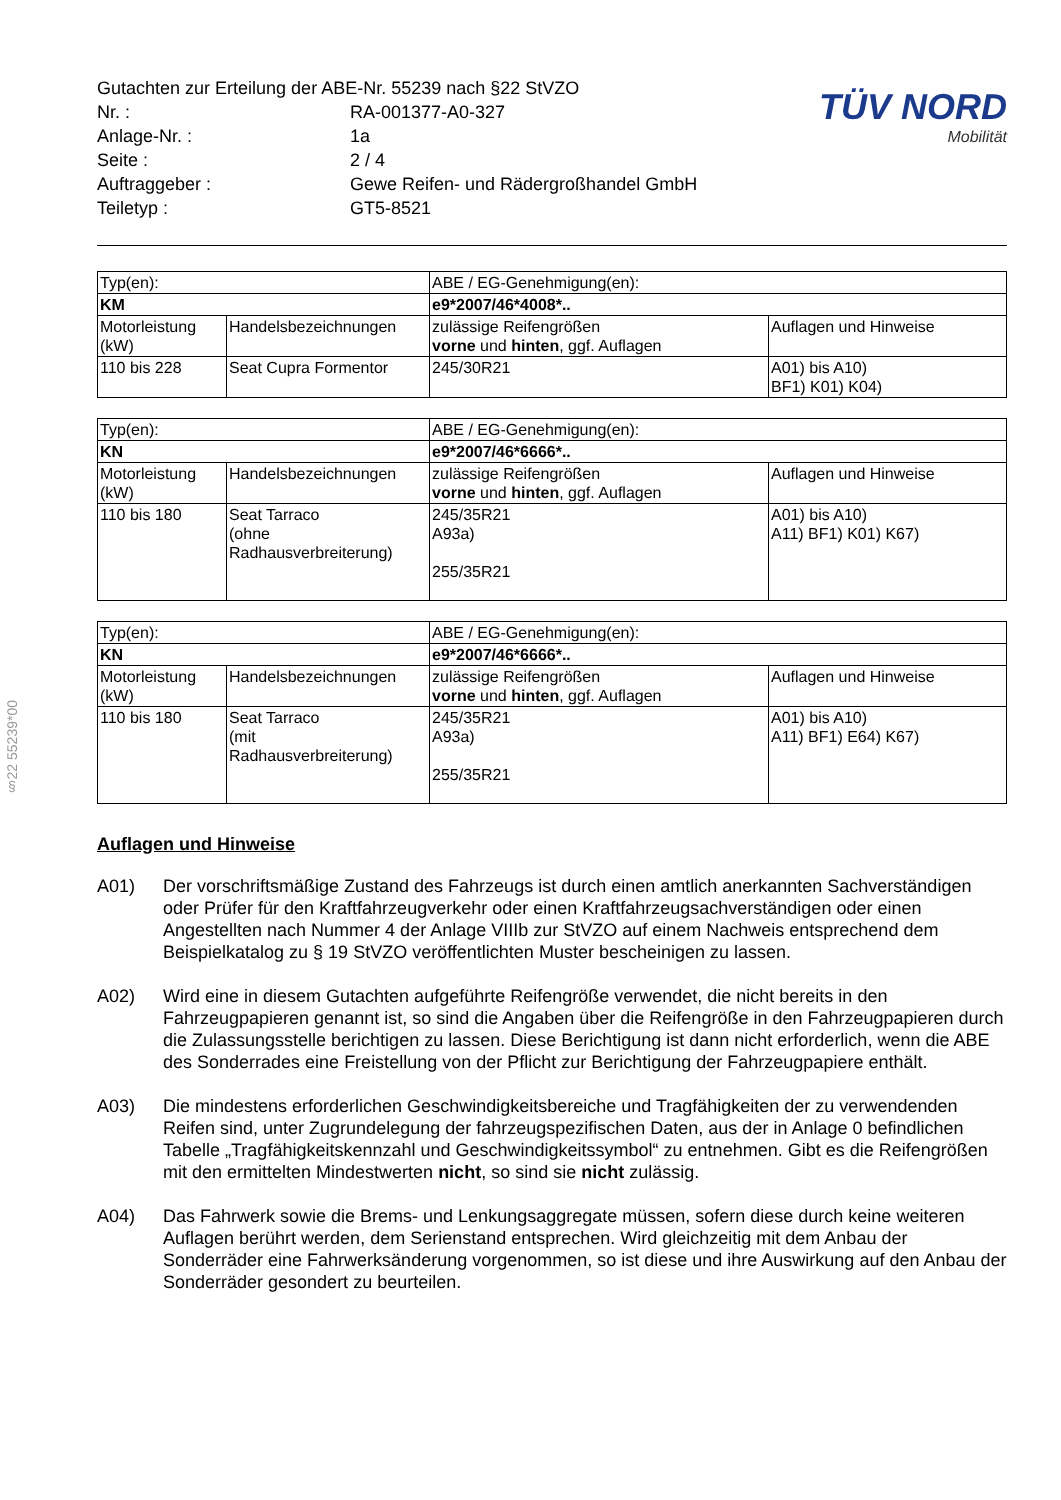§22 55239*00
| Gutachten zur Erteilung der ABE-Nr. 55239 nach §22 StVZO | |
| Nr. : | RA-001377-A0-327 |
| Anlage-Nr. : | 1a |
| Seite : | 2 / 4 |
| Auftraggeber : | Gewe Reifen- und Rädergroßhandel GmbH |
| Teiletyp : | GT5-8521 |
TÜV NORD
Mobilität
| Typ(en): | | ABE / EG-Genehmigung(en): | |
| KM | | e9*2007/46*4008*.. | |
| Motorleistung (kW) | Handelsbezeichnungen | zulässige Reifengrößen vorne und hinten , ggf. Auflagen | Auflagen und Hinweise |
| 110 bis 228 | Seat Cupra Formentor | 245/30R21 | A01) bis A10) BF1) K01) K04) |
| Typ(en): | | ABE / EG-Genehmigung(en): | |
| KN | | e9*2007/46*6666*.. | |
| Motorleistung (kW) | Handelsbezeichnungen | zulässige Reifengrößen vorne und hinten , ggf. Auflagen | Auflagen und Hinweise |
| 110 bis 180 | Seat Tarraco (ohne Radhausverbreiterung) | 245/35R21 A93a) 255/35R21 | A01) bis A10) A11) BF1) K01) K67) |
| Typ(en): | | ABE / EG-Genehmigung(en): | |
| KN | | e9*2007/46*6666*.. | |
| Motorleistung (kW) | Handelsbezeichnungen | zulässige Reifengrößen vorne und hinten , ggf. Auflagen | Auflagen und Hinweise |
| 110 bis 180 | Seat Tarraco (mit Radhausverbreiterung) | 245/35R21 A93a) 255/35R21 | A01) bis A10) A11) BF1) E64) K67) |
Auflagen und Hinweise
A01) Der vorschriftsmäßige Zustand des Fahrzeugs ist durch einen amtlich anerkannten Sachverständigen oder Prüfer für den Kraftfahrzeugverkehr oder einen Kraftfahrzeugsachverständigen oder einen Angestellten nach Nummer 4 der Anlage VIIIb zur StVZO auf einem Nachweis entsprechend dem Beispielkatalog zu § 19 StVZO veröffentlichten Muster bescheinigen zu lassen.
A02) Wird eine in diesem Gutachten aufgeführte Reifengröße verwendet, die nicht bereits in den Fahrzeugpapieren genannt ist, so sind die Angaben über die Reifengröße in den Fahrzeugpapieren durch die Zulassungsstelle berichtigen zu lassen. Diese Berichtigung ist dann nicht erforderlich, wenn die ABE des Sonderrades eine Freistellung von der Pflicht zur Berichtigung der Fahrzeugpapiere enthält.
A03) Die mindestens erforderlichen Geschwindigkeitsbereiche und Tragfähigkeiten der zu verwendenden Reifen sind, unter Zugrundelegung der fahrzeugspezifischen Daten, aus der in Anlage 0 befindlichen Tabelle „Tragfähigkeitskennzahl und Geschwindigkeitssymbol“ zu entnehmen. Gibt es die Reifengrößen mit den ermittelten Mindestwerten nicht, so sind sie nicht zulässig.
A04) Das Fahrwerk sowie die Brems- und Lenkungsaggregate müssen, sofern diese durch keine weiteren Auflagen berührt werden, dem Serienstand entsprechen. Wird gleichzeitig mit dem Anbau der Sonderräder eine Fahrwerksänderung vorgenommen, so ist diese und ihre Auswirkung auf den Anbau der Sonderräder gesondert zu beurteilen.